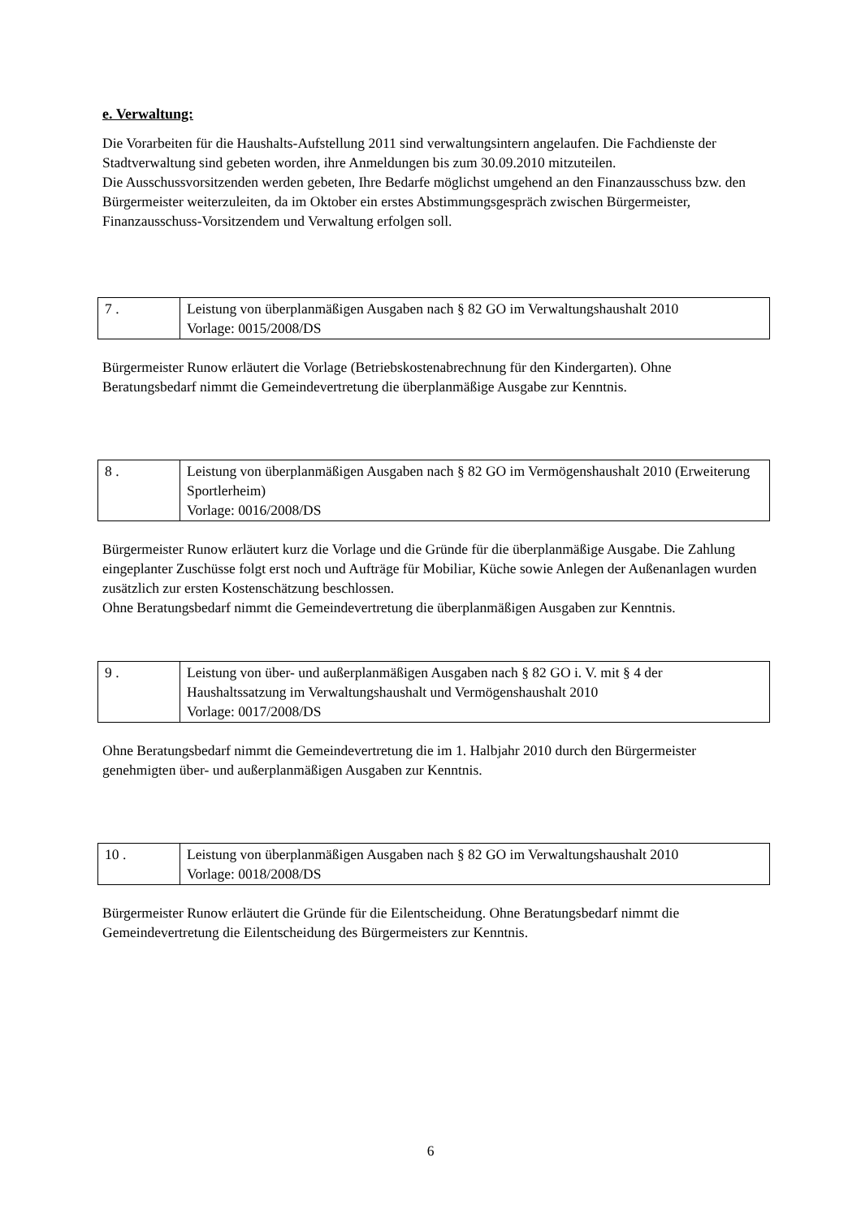e. Verwaltung:
Die Vorarbeiten für die Haushalts-Aufstellung 2011 sind verwaltungsintern angelaufen. Die Fachdienste der Stadtverwaltung sind gebeten worden, ihre Anmeldungen bis zum 30.09.2010 mitzuteilen.
Die Ausschussvorsitzenden werden gebeten, Ihre Bedarfe möglichst umgehend an den Finanzausschuss bzw. den Bürgermeister weiterzuleiten, da im Oktober ein erstes Abstimmungsgespräch zwischen Bürgermeister, Finanzausschuss-Vorsitzendem und Verwaltung erfolgen soll.
| 7 . | Leistung von überplanmäßigen Ausgaben nach § 82 GO im Verwaltungshaushalt 2010 Vorlage: 0015/2008/DS |
Bürgermeister Runow erläutert die Vorlage (Betriebskostenabrechnung für den Kindergarten). Ohne Beratungsbedarf nimmt die Gemeindevertretung die überplanmäßige Ausgabe zur Kenntnis.
| 8 . | Leistung von überplanmäßigen Ausgaben nach § 82 GO im Vermögenshaushalt 2010 (Erweiterung Sportlerheim) Vorlage: 0016/2008/DS |
Bürgermeister Runow erläutert kurz die Vorlage und die Gründe für die überplanmäßige Ausgabe. Die Zahlung eingeplanter Zuschüsse folgt erst noch und Aufträge für Mobiliar, Küche sowie Anlegen der Außenanlagen wurden zusätzlich zur ersten Kostenschätzung beschlossen.
Ohne Beratungsbedarf nimmt die Gemeindevertretung die überplanmäßigen Ausgaben zur Kenntnis.
| 9 . | Leistung von über- und außerplanmäßigen Ausgaben nach § 82 GO i. V. mit § 4 der Haushaltssatzung im Verwaltungshaushalt und Vermögenshaushalt 2010 Vorlage: 0017/2008/DS |
Ohne Beratungsbedarf nimmt die Gemeindevertretung die im 1. Halbjahr 2010 durch den Bürgermeister genehmigten über- und außerplanmäßigen Ausgaben zur Kenntnis.
| 10 . | Leistung von überplanmäßigen Ausgaben nach § 82 GO im Verwaltungshaushalt 2010 Vorlage: 0018/2008/DS |
Bürgermeister Runow erläutert die Gründe für die Eilentscheidung. Ohne Beratungsbedarf nimmt die Gemeindevertretung die Eilentscheidung des Bürgermeisters zur Kenntnis.
6